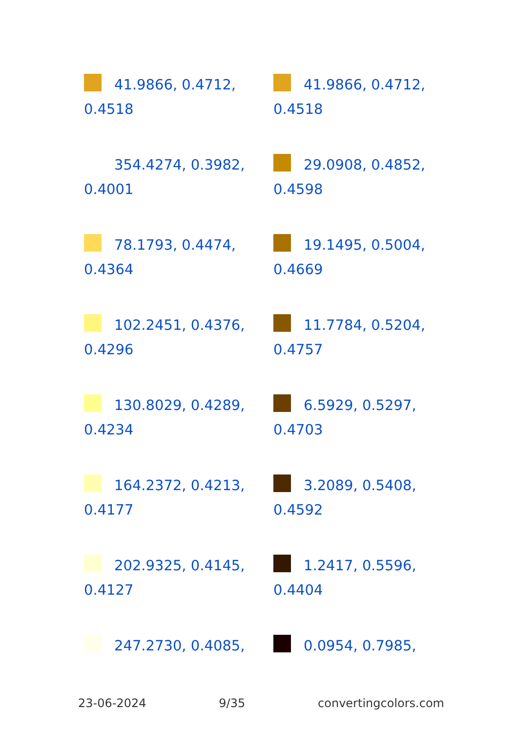41.9866, 0.4712, 0.4518
41.9866, 0.4712, 0.4518
354.4274, 0.3982, 0.4001
29.0908, 0.4852, 0.4598
78.1793, 0.4474, 0.4364
19.1495, 0.5004, 0.4669
102.2451, 0.4376, 0.4296
11.7784, 0.5204, 0.4757
130.8029, 0.4289, 0.4234
6.5929, 0.5297, 0.4703
164.2372, 0.4213, 0.4177
3.2089, 0.5408, 0.4592
202.9325, 0.4145, 0.4127
1.2417, 0.5596, 0.4404
247.2730, 0.4085,
0.0954, 0.7985,
23-06-2024 9/35 convertingcolors.com